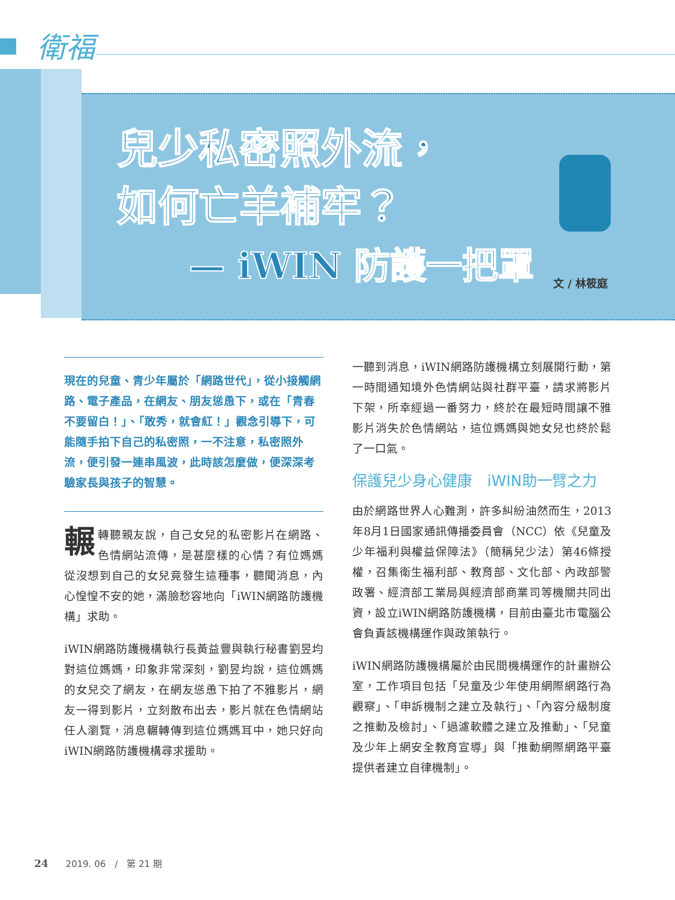衛福
兒少私密照外流，
如何亡羊補牢？
— iWIN 防護一把罩
文 / 林筱庭
現在的兒童、青少年屬於「網路世代」，從小接觸網路、電子產品，在網友、朋友慫恿下，或在「青春不要留白！」、「敢秀，就會紅！」觀念引導下，可能隨手拍下自己的私密照，一不注意，私密照外流，便引發一連串風波，此時該怎麼做，便深深考驗家長與孩子的智慧。
輾轉聽親友說，自己女兒的私密影片在網路、色情網站流傳，是甚麼樣的心情？有位媽媽從沒想到自己的女兒竟發生這種事，聽聞消息，內心惶惶不安的她，滿臉愁容地向「iWIN網路防護機構」求助。
iWIN網路防護機構執行長黃益豐與執行秘書劉昱均對這位媽媽，印象非常深刻，劉昱均說，這位媽媽的女兒交了網友，在網友慫恿下拍了不雅影片，網友一得到影片，立刻散布出去，影片就在色情網站任人瀏覽，消息輾轉傳到這位媽媽耳中，她只好向iWIN網路防護機構尋求援助。
一聽到消息，iWIN網路防護機構立刻展開行動，第一時間通知境外色情網站與社群平臺，請求將影片下架，所幸經過一番努力，終於在最短時間讓不雅影片消失於色情網站，這位媽媽與她女兒也終於鬆了一口氣。
保護兒少身心健康　iWIN助一臂之力
由於網路世界人心難測，許多糾紛油然而生，2013年8月1日國家通訊傳播委員會（NCC）依《兒童及少年福利與權益保障法》（簡稱兒少法）第46條授權，召集衛生福利部、教育部、文化部、內政部警政署、經濟部工業局與經濟部商業司等機關共同出資，設立iWIN網路防護機構，目前由臺北市電腦公會負責該機構運作與政策執行。
iWIN網路防護機構屬於由民間機構運作的計畫辦公室，工作項目包括「兒童及少年使用網際網路行為觀察」、「申訴機制之建立及執行」、「內容分級制度之推動及檢討」、「過濾軟體之建立及推動」、「兒童及少年上網安全教育宣導」與「推動網際網路平臺提供者建立自律機制」。
24 2019. 06　/　第 21 期